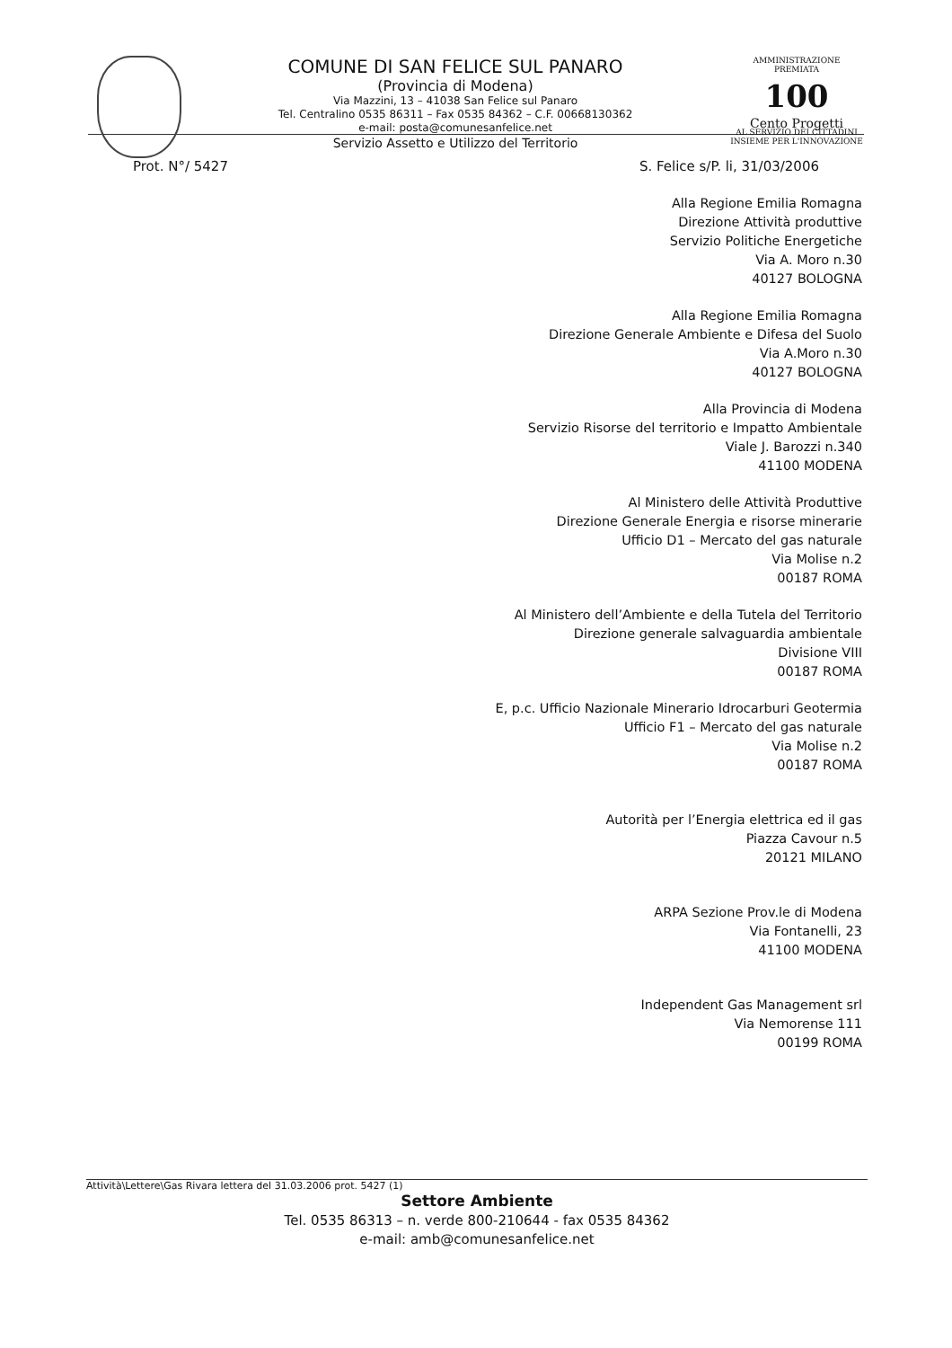COMUNE DI SAN FELICE SUL PANARO
(Provincia di Modena)
Via Mazzini, 13 – 41038 San Felice sul Panaro
Tel. Centralino 0535 86311 – Fax 0535 84362 – C.F. 00668130362
e-mail: posta@comunesanfelice.net
Servizio Assetto e Utilizzo del Territorio
AMMINISTRAZIONE PREMIATA
100
Cento Progetti
AL SERVIZIO DEI CITTADINI
INSIEME PER L'INNOVAZIONE
Prot. N°/ 5427 S. Felice s/P. li, 31/03/2006
Alla Regione Emilia Romagna
Direzione Attività produttive
Servizio Politiche Energetiche
Via A. Moro n.30
40127 BOLOGNA
Alla Regione Emilia Romagna
Direzione Generale Ambiente e Difesa del Suolo
Via A.Moro n.30
40127 BOLOGNA
Alla Provincia di Modena
Servizio Risorse del territorio e Impatto Ambientale
Viale J. Barozzi n.340
41100 MODENA
Al Ministero delle Attività Produttive
Direzione Generale Energia e risorse minerarie
Ufficio D1 – Mercato del gas naturale
Via Molise n.2
00187 ROMA
Al Ministero dell’Ambiente e della Tutela del Territorio
Direzione generale salvaguardia ambientale
Divisione VIII
00187 ROMA
E, p.c. Ufficio Nazionale Minerario Idrocarburi Geotermia
Ufficio F1 – Mercato del gas naturale
Via Molise n.2
00187 ROMA
Autorità per l’Energia elettrica ed il gas
Piazza Cavour n.5
20121 MILANO
ARPA Sezione Prov.le di Modena
Via Fontanelli, 23
41100 MODENA
Independent Gas Management srl
Via Nemorense 111
00199 ROMA
Attività\Lettere\Gas Rivara lettera del 31.03.2006 prot. 5427 (1)
Settore Ambiente
Tel. 0535 86313 – n. verde 800-210644 - fax 0535 84362
e-mail: amb@comunesanfelice.net